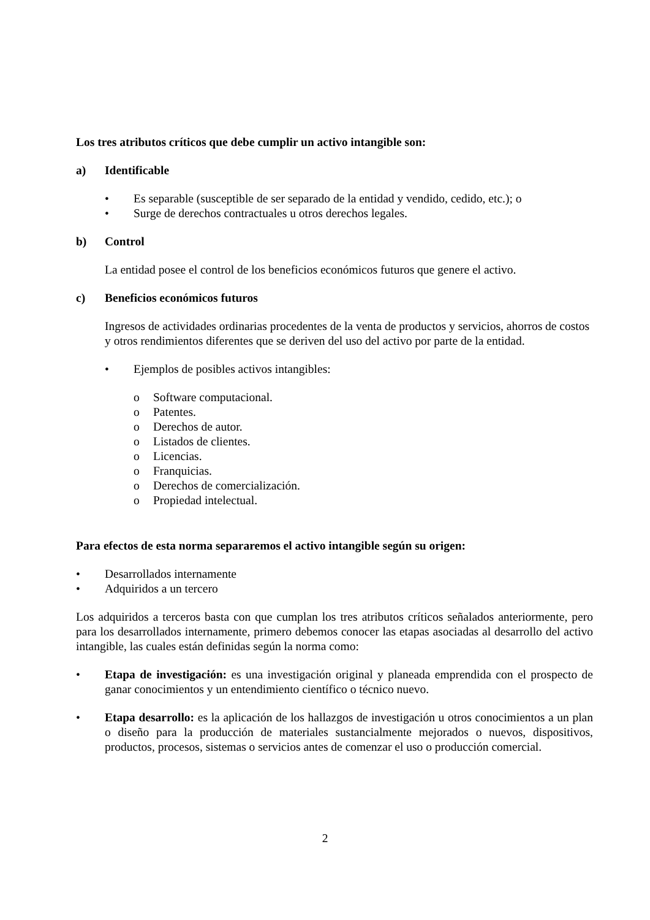Los tres atributos críticos que debe cumplir un activo intangible son:
a) Identificable
• Es separable (susceptible de ser separado de la entidad y vendido, cedido, etc.); o
• Surge de derechos contractuales u otros derechos legales.
b) Control
La entidad posee el control de los beneficios económicos futuros que genere el activo.
c) Beneficios económicos futuros
Ingresos de actividades ordinarias procedentes de la venta de productos y servicios, ahorros de costos y otros rendimientos diferentes que se deriven del uso del activo por parte de la entidad.
• Ejemplos de posibles activos intangibles:
o Software computacional.
o Patentes.
o Derechos de autor.
o Listados de clientes.
o Licencias.
o Franquicias.
o Derechos de comercialización.
o Propiedad intelectual.
Para efectos de esta norma separaremos el activo intangible según su origen:
• Desarrollados internamente
• Adquiridos a un tercero
Los adquiridos a terceros basta con que cumplan los tres atributos críticos señalados anteriormente, pero para los desarrollados internamente, primero debemos conocer las etapas asociadas al desarrollo del activo intangible, las cuales están definidas según la norma como:
• Etapa de investigación: es una investigación original y planeada emprendida con el prospecto de ganar conocimientos y un entendimiento científico o técnico nuevo.
• Etapa desarrollo: es la aplicación de los hallazgos de investigación u otros conocimientos a un plan o diseño para la producción de materiales sustancialmente mejorados o nuevos, dispositivos, productos, procesos, sistemas o servicios antes de comenzar el uso o producción comercial.
2